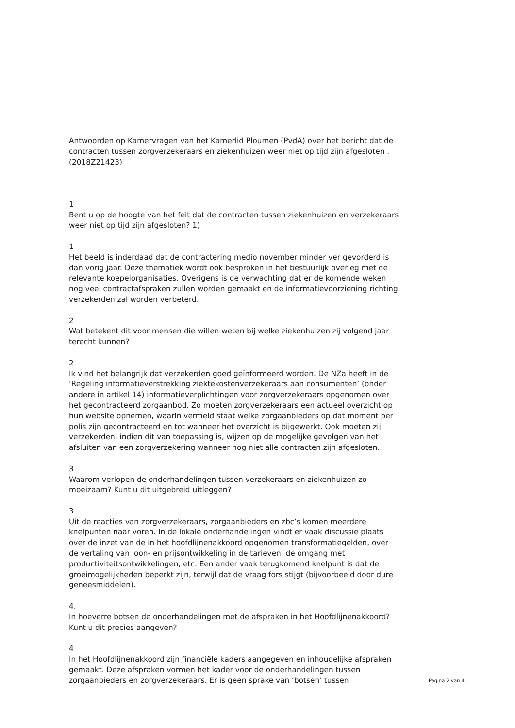Antwoorden op Kamervragen van het Kamerlid Ploumen (PvdA) over het bericht dat de contracten tussen zorgverzekeraars en ziekenhuizen weer niet op tijd zijn afgesloten . (2018Z21423)
1
Bent u op de hoogte van het feit dat de contracten tussen ziekenhuizen en verzekeraars weer niet op tijd zijn afgesloten? 1)
1
Het beeld is inderdaad dat de contractering medio november minder ver gevorderd is dan vorig jaar. Deze thematiek wordt ook besproken in het bestuurlijk overleg met de relevante koepelorganisaties. Overigens is de verwachting dat er de komende weken nog veel contractafspraken zullen worden gemaakt en de informatievoorziening richting verzekerden zal worden verbeterd.
2
Wat betekent dit voor mensen die willen weten bij welke ziekenhuizen zij volgend jaar terecht kunnen?
2
Ik vind het belangrijk dat verzekerden goed geïnformeerd worden. De NZa heeft in de ‘Regeling informatieverstrekking ziektekostenverzekeraars aan consumenten’ (onder andere in artikel 14) informatieverplichtingen voor zorgverzekeraars opgenomen over het gecontracteerd zorgaanbod. Zo moeten zorgverzekeraars een actueel overzicht op hun website opnemen, waarin vermeld staat welke zorgaanbieders op dat moment per polis zijn gecontracteerd en tot wanneer het overzicht is bijgewerkt. Ook moeten zij verzekerden, indien dit van toepassing is, wijzen op de mogelijke gevolgen van het afsluiten van een zorgverzekering wanneer nog niet alle contracten zijn afgesloten.
3
Waarom verlopen de onderhandelingen tussen verzekeraars en ziekenhuizen zo moeizaam? Kunt u dit uitgebreid uitleggen?
3
Uit de reacties van zorgverzekeraars, zorgaanbieders en zbc’s komen meerdere knelpunten naar voren. In de lokale onderhandelingen vindt er vaak discussie plaats over de inzet van de in het hoofdlijnenakkoord opgenomen transformatiegelden, over de vertaling van loon- en prijsontwikkeling in de tarieven, de omgang met productiviteitsontwikkelingen, etc. Een ander vaak terugkomend knelpunt is dat de groeimogelijkheden beperkt zijn, terwijl dat de vraag fors stijgt (bijvoorbeeld door dure geneesmiddelen).
4.
In hoeverre botsen de onderhandelingen met de afspraken in het Hoofdlijnenakkoord? Kunt u dit precies aangeven?
4
In het Hoofdlijnenakkoord zijn financiële kaders aangegeven en inhoudelijke afspraken gemaakt. Deze afspraken vormen het kader voor de onderhandelingen tussen zorgaanbieders en zorgverzekeraars. Er is geen sprake van ‘botsen’ tussen
Pagina 2 van 4